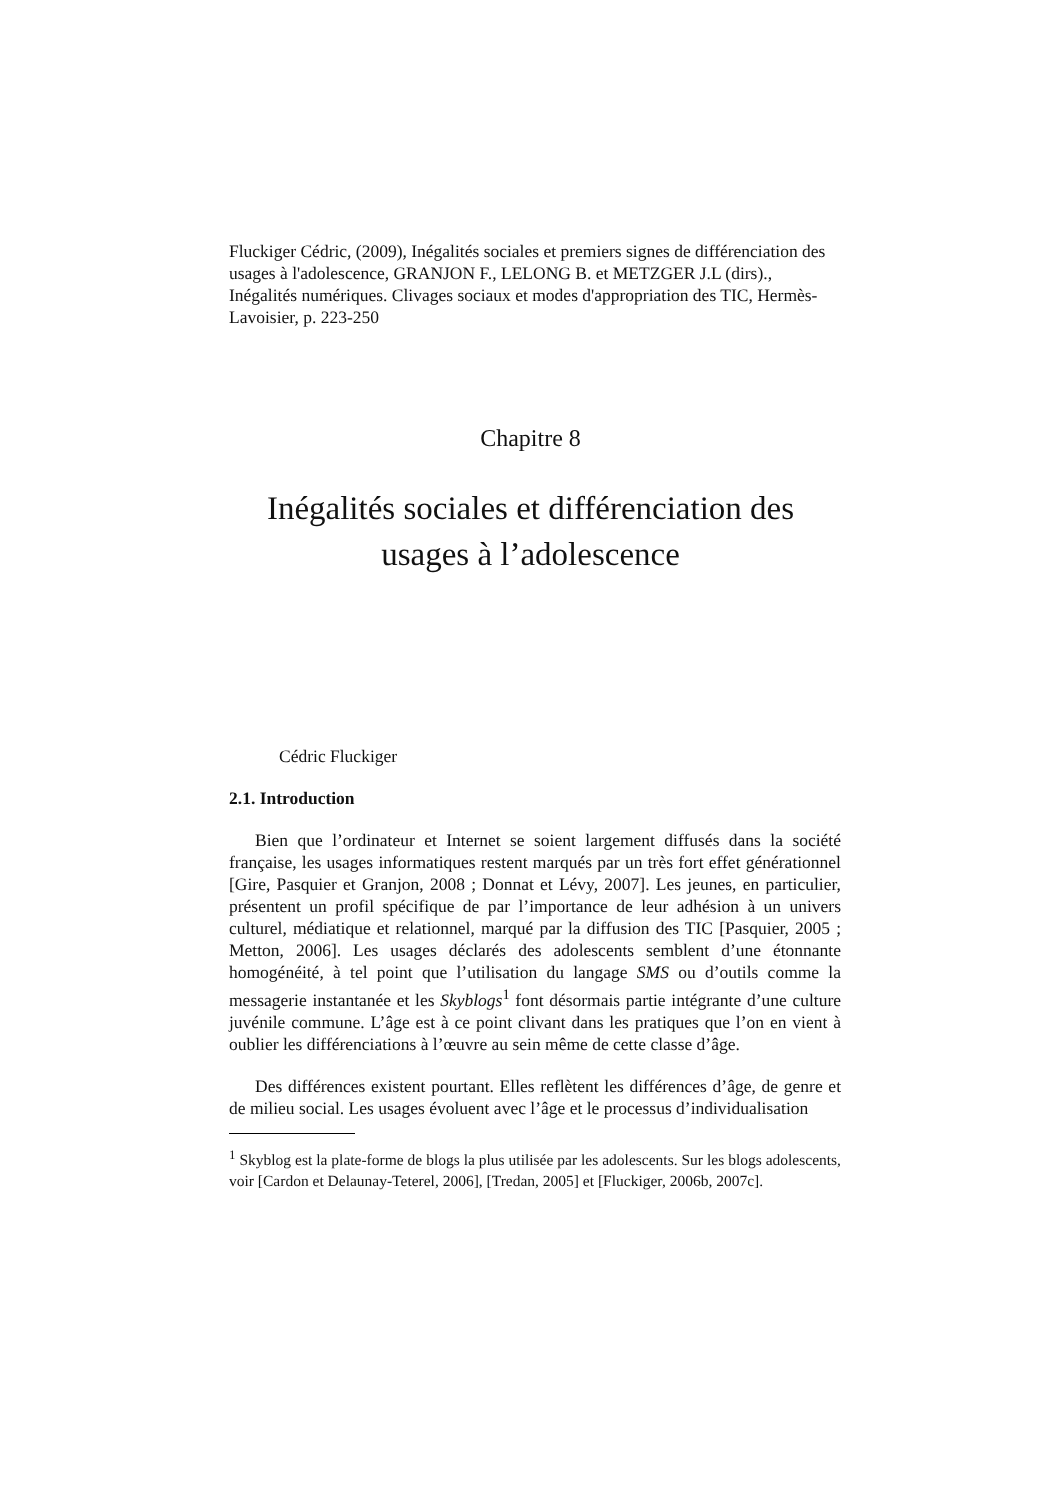Fluckiger Cédric, (2009), Inégalités sociales et premiers signes de différenciation des usages à l'adolescence, GRANJON F., LELONG B. et METZGER J.L (dirs)., Inégalités numériques. Clivages sociaux et modes d'appropriation des TIC, Hermès-Lavoisier, p. 223-250
Chapitre 8
Inégalités sociales et différenciation des
usages à l’adolescence
Cédric Fluckiger
2.1. Introduction
Bien que l’ordinateur et Internet se soient largement diffusés dans la société française, les usages informatiques restent marqués par un très fort effet générationnel [Gire, Pasquier et Granjon, 2008 ; Donnat et Lévy, 2007]. Les jeunes, en particulier, présentent un profil spécifique de par l’importance de leur adhésion à un univers culturel, médiatique et relationnel, marqué par la diffusion des TIC [Pasquier, 2005 ; Metton, 2006]. Les usages déclarés des adolescents semblent d’une étonnante homogénéité, à tel point que l’utilisation du langage SMS ou d’outils comme la messagerie instantanée et les Skyblogs<sup>1</sup> font désormais partie intégrante d’une culture juvénile commune. L’âge est à ce point clivant dans les pratiques que l’on en vient à oublier les différenciations à l’œuvre au sein même de cette classe d’âge.
Des différences existent pourtant. Elles reflètent les différences d’âge, de genre et de milieu social. Les usages évoluent avec l’âge et le processus d’individualisation
<sup>1</sup> Skyblog est la plate-forme de blogs la plus utilisée par les adolescents. Sur les blogs adolescents, voir [Cardon et Delaunay-Teterel, 2006], [Tredan, 2005] et [Fluckiger, 2006b, 2007c].